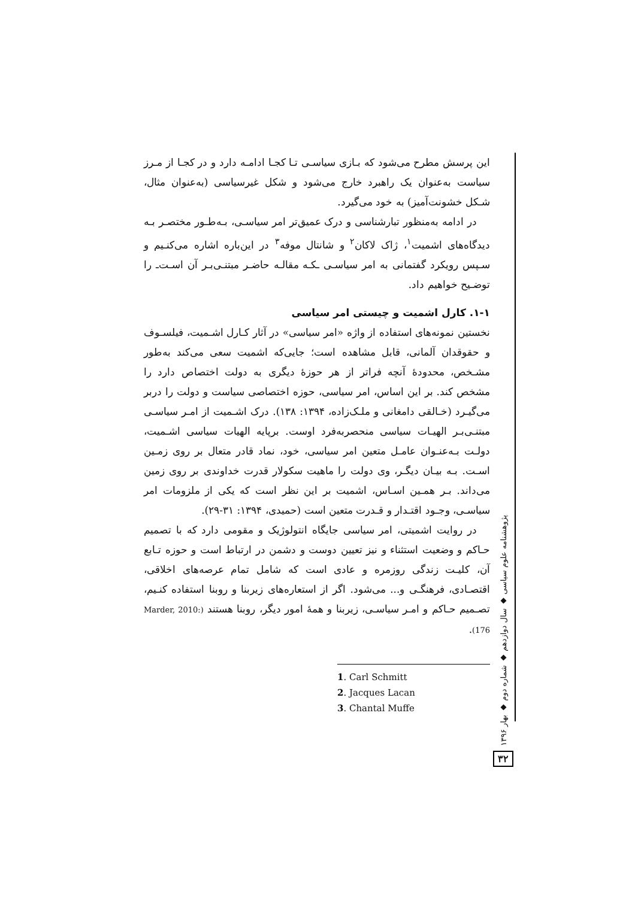این پرسش مطرح می‌شود که بـازی سیاسـی تـا کجـا ادامـه دارد و در کجـا از مـرز سیاست به‌عنوان یک راهبرد خارج می‌شود و شکل غیرسیاسی (به‌عنوان مثال، شـکل خشونت‌آمیز) به خود می‌گیرد.
در ادامه به‌منظور تبارشناسی و درک عمیق‌تر امر سیاسـی، بـه‌طـور مختصـر بـه دیدگاه‌های اشمیت<sup>۱</sup>، ژاک لاکان<sup>۲</sup> و شانتال موفه<sup>۳</sup> در این‌باره اشاره می‌کنـیم و سـپس رویکرد گفتمانی به امر سیاسـی ـکـه مقالـه حاضـر مبتنـی‌بـر آن اسـت‌ـ را توضـیح خواهیم داد.
۱-۱. کارل اشمیت و چیستی امر سیاسی
نخستین نمونه‌های استفاده از واژه «امر سیاسی» در آثار کـارل اشـمیت، فیلسـوف و حقوقدان آلمانی، قابل مشاهده است؛ جایی‌که اشمیت سعی می‌کند به‌طور مشـخص، محدودهٔ آنچه فراتر از هر حوزهٔ دیگری به دولت اختصاص دارد را مشخص کند. بر این اساس، امر سیاسی، حوزه اختصاصی سیاست و دولت را دربر می‌گیـرد (خـالقی دامغانی و ملـک‌زاده، ۱۳۹۴: ۱۳۸). درک اشـمیت از امـر سیاسـی مبتنـی‌بـر الهیـات سیاسی منحصربه‌فرد اوست. برپایه الهیات سیاسی اشـمیت، دولـت بـه‌عنـوان عامـل متعین امر سیاسی، خود، نماد قادر متعال بر روی زمـین اسـت. بـه بیـان دیگـر، وی دولت را ماهیت سکولار قدرت خداوندی بر روی زمین می‌داند. بـر همـین اسـاس، اشمیت بر این نظر است که یکی از ملزومات امر سیاسـی، وجـود اقتـدار و قـدرت متعین است (حمیدی، ۱۳۹۴: ۳۱-۲۹).
در روایت اشمیتی، امر سیاسی جایگاه انتولوژیک و مقومی دارد که با تصمیم حـاکم و وضعیت استثناء و نیز تعیین دوست و دشمن در ارتباط است و حوزه تـابع آن، کلیـت زندگی روزمره و عادی است که شامل تمام عرصه‌های اخلاقی، اقتصـادی، فرهنگـی و... می‌شود. اگر از استعاره‌های زیربنا و روبنا استفاده کنـیم، تصـمیم حـاکم و امـر سیاسـی، زیربنا و همهٔ امور دیگر، روبنا هستند (Marder, 2010: 176).
1. Carl Schmitt
2. Jacques Lacan
3. Chantal Muffe
پژوهشنامه علوم سیاسی ◆ سال دوازدهم ◆ شماره دوم ◆ بهار ۱۳۹۶
۳۲